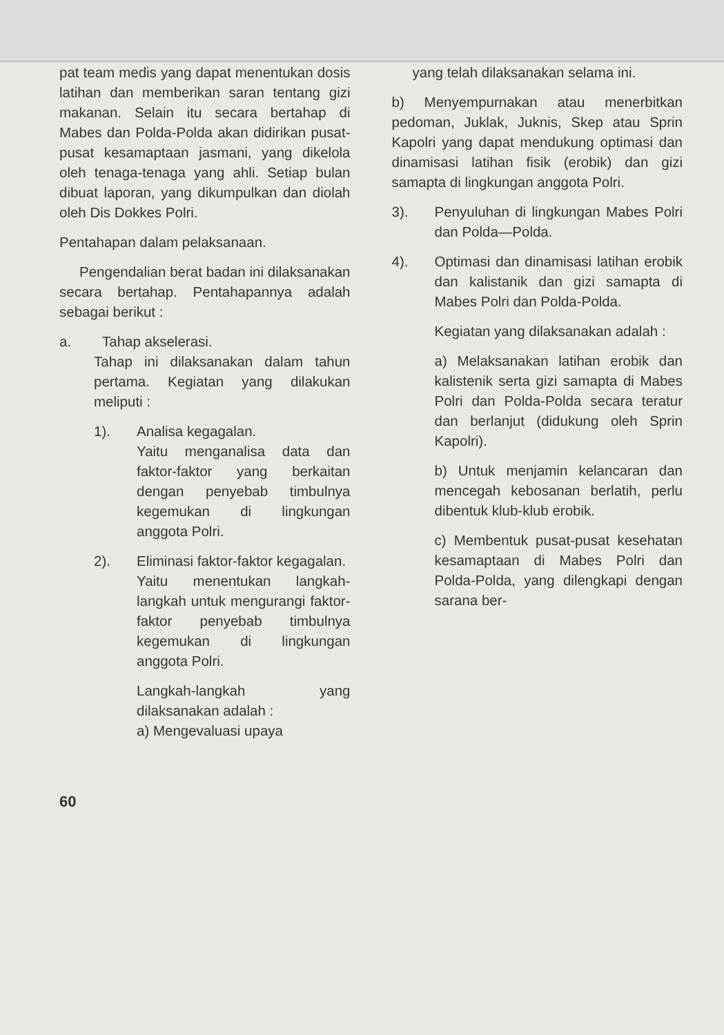pat team medis yang dapat menentukan dosis latihan dan memberikan saran tentang gizi makanan. Selain itu secara bertahap di Mabes dan Polda-Polda akan didirikan pusat-pusat kesamaptaan jasmani, yang dikelola oleh tenaga-tenaga yang ahli. Setiap bulan dibuat laporan, yang dikumpulkan dan diolah oleh Dis Dokkes Polri.
Pentahapan dalam pelaksanaan.
Pengendalian berat badan ini dilaksanakan secara bertahap. Pentahapannya adalah sebagai berikut :
a. Tahap akselerasi.
Tahap ini dilaksanakan dalam tahun pertama. Kegiatan yang dilakukan meliputi :
1). Analisa kegagalan.
Yaitu menganalisa data dan faktor-faktor yang berkaitan dengan penyebab timbulnya kegemukan di lingkungan anggota Polri.
2). Eliminasi faktor-faktor kegagalan.
Yaitu menentukan langkah-langkah untuk mengurangi faktor-faktor penyebab timbulnya kegemukan di lingkungan anggota Polri.
Langkah-langkah yang dilaksanakan adalah :
a) Mengevaluasi upaya
yang telah dilaksanakan selama ini.
b) Menyempurnakan atau menerbitkan pedoman, Juklak, Juknis, Skep atau Sprin Kapolri yang dapat mendukung optimasi dan dinamisasi latihan fisik (erobik) dan gizi samapta di lingkungan anggota Polri.
3). Penyuluhan di lingkungan Mabes Polri dan Polda—Polda.
4). Optimasi dan dinamisasi latihan erobik dan kalistanik dan gizi samapta di Mabes Polri dan Polda-Polda.
Kegiatan yang dilaksanakan adalah :
a) Melaksanakan latihan erobik dan kalistenik serta gizi samapta di Mabes Polri dan Polda-Polda secara teratur dan berlanjut (didukung oleh Sprin Kapolri).
b) Untuk menjamin kelancaran dan mencegah kebosanan berlatih, perlu dibentuk klub-klub erobik.
c) Membentuk pusat-pusat kesehatan kesamaptaan di Mabes Polri dan Polda-Polda, yang dilengkapi dengan sarana ber-
60